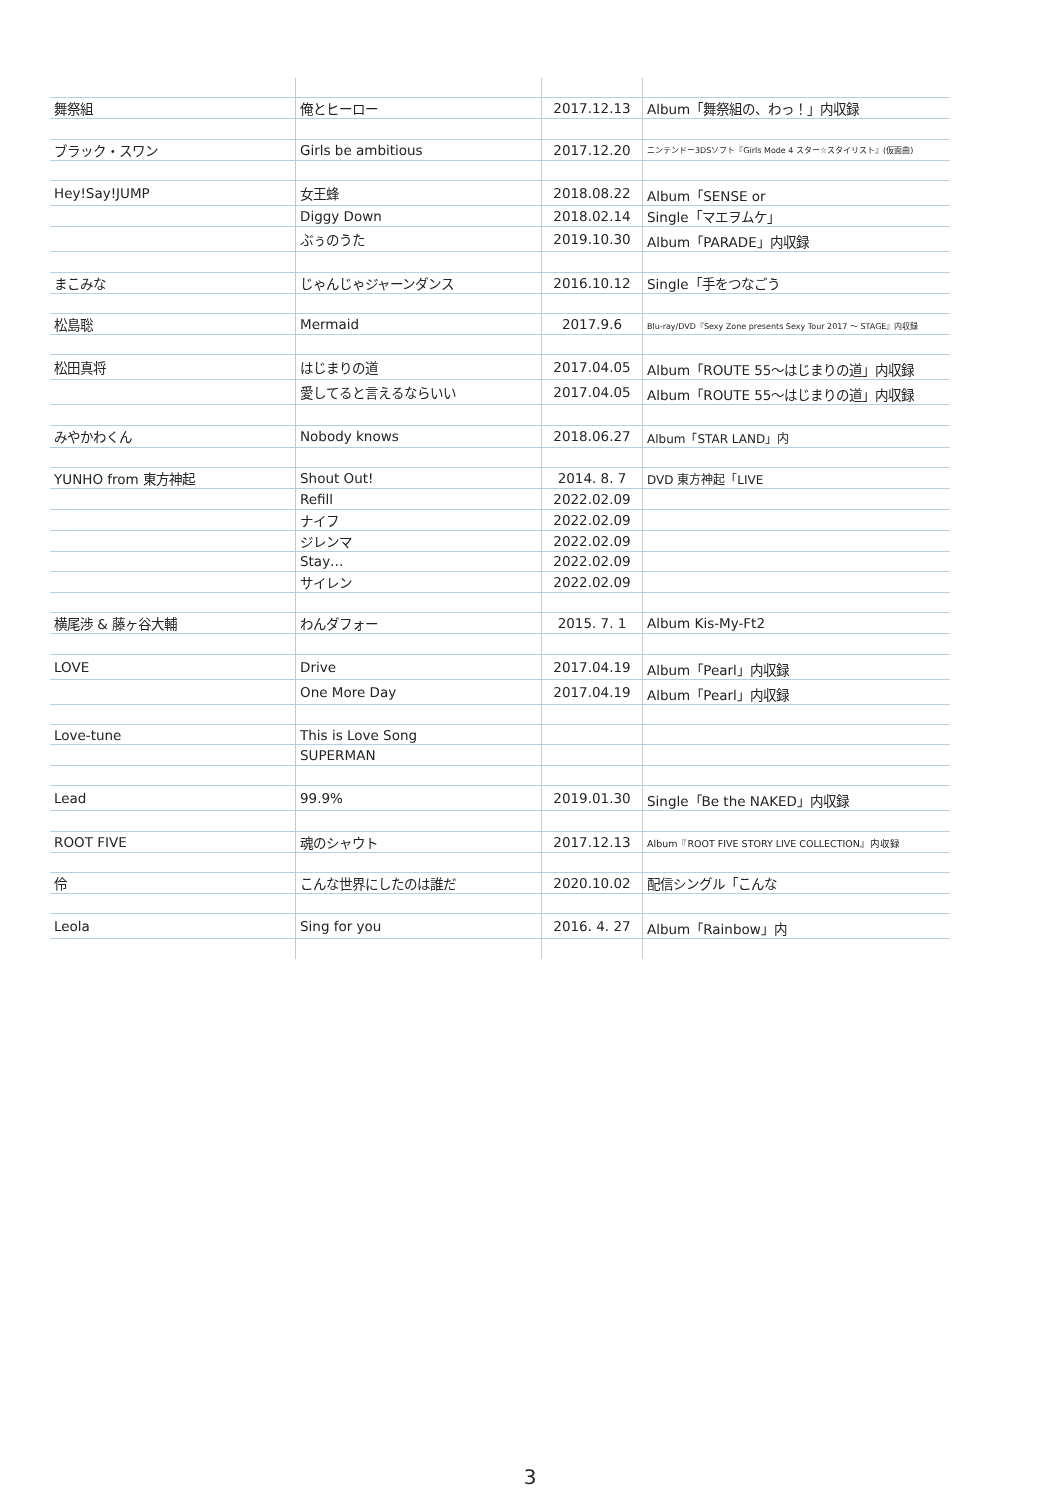| 舞祭組 | 俺とヒーロー | 2017.12.13 | Album「舞祭組の、わっ！」内収録 |
| ブラック・スワン | Girls be ambitious | 2017.12.20 | ニンテンドー3DSソフト『Girls Mode 4 スター☆スタイリスト』(仮面曲) |
| Hey!Say!JUMP | 女王蜂 | 2018.08.22 | Album「SENSE or |
| | Diggy Down | 2018.02.14 | Single「マエヲムケ」 |
| | ぶぅのうた | 2019.10.30 | Album「PARADE」内収録 |
| まこみな | じゃんじゃジャーンダンス | 2016.10.12 | Single「手をつなごう |
| 松島聡 | Mermaid | 2017.9.6 | Blu-ray/DVD『Sexy Zone presents Sexy Tour 2017 ～ STAGE』内収録 |
| 松田真将 | はじまりの道 | 2017.04.05 | Album「ROUTE 55～はじまりの道」内収録 |
| | 愛してると言えるならいい | 2017.04.05 | Album「ROUTE 55～はじまりの道」内収録 |
| みやかわくん | Nobody knows | 2018.06.27 | Album「STAR LAND」内 |
| YUNHO from 東方神起 | Shout Out! | 2014. 8. 7 | DVD 東方神起「LIVE |
| | Refill | 2022.02.09 | |
| | ナイフ | 2022.02.09 | |
| | ジレンマ | 2022.02.09 | |
| | Stay… | 2022.02.09 | |
| | サイレン | 2022.02.09 | |
| 横尾渉 & 藤ヶ谷大輔 | わんダフォー | 2015. 7. 1 | Album Kis-My-Ft2 |
| LOVE | Drive | 2017.04.19 | Album「Pearl」内収録 |
| | One More Day | 2017.04.19 | Album「Pearl」内収録 |
| Love-tune | This is Love Song | | |
| | SUPERMAN | | |
| Lead | 99.9% | 2019.01.30 | Single「Be the NAKED」内収録 |
| ROOT FIVE | 魂のシャウト | 2017.12.13 | Album『ROOT FIVE STORY LIVE COLLECTION』内収録 |
| 伶 | こんな世界にしたのは誰だ | 2020.10.02 | 配信シングル「こんな |
| Leola | Sing for you | 2016. 4. 27 | Album「Rainbow」内 |
3